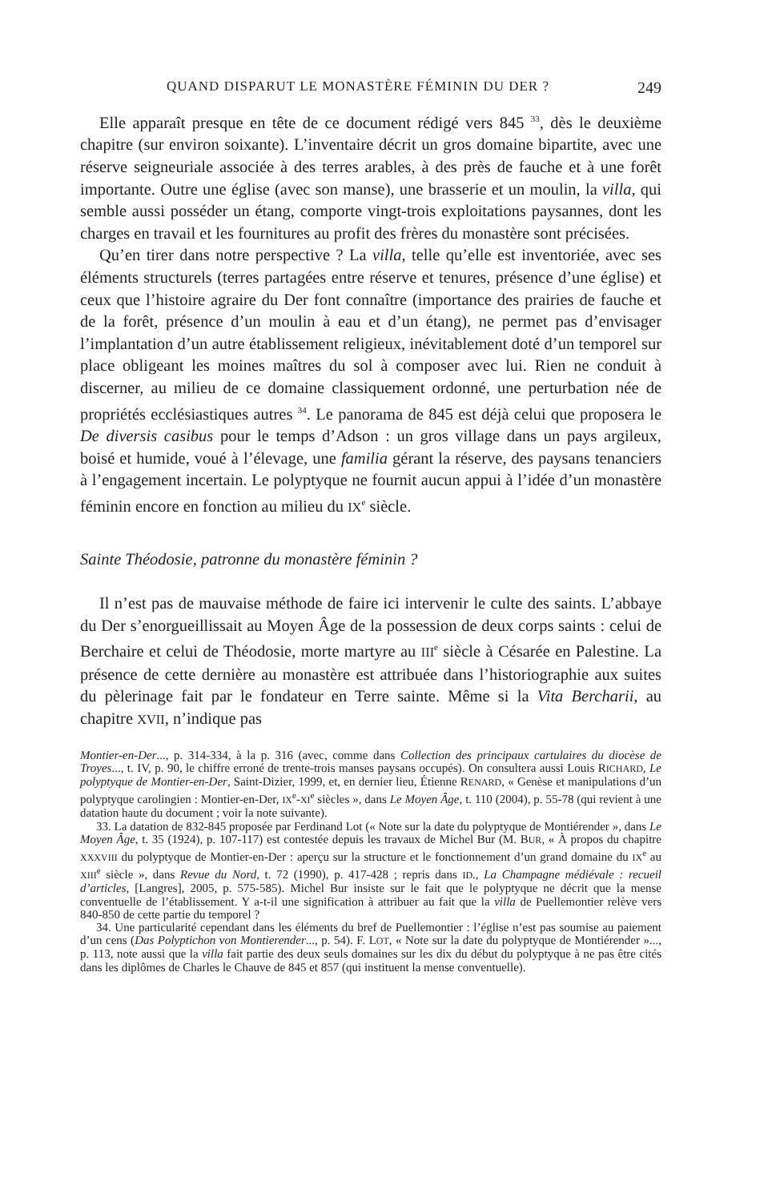QUAND DISPARUT LE MONASTÈRE FÉMININ DU DER ? 249
Elle apparaît presque en tête de ce document rédigé vers 845 <sup>33</sup>, dès le deuxième chapitre (sur environ soixante). L’inventaire décrit un gros domaine bipartite, avec une réserve seigneuriale associée à des terres arables, à des près de fauche et à une forêt importante. Outre une église (avec son manse), une brasserie et un moulin, la villa, qui semble aussi posséder un étang, comporte vingt-trois exploitations paysannes, dont les charges en travail et les fournitures au profit des frères du monastère sont précisées.
Qu’en tirer dans notre perspective ? La villa, telle qu’elle est inventoriée, avec ses éléments structurels (terres partagées entre réserve et tenures, présence d’une église) et ceux que l’histoire agraire du Der font connaître (importance des prairies de fauche et de la forêt, présence d’un moulin à eau et d’un étang), ne permet pas d’envisager l’implantation d’un autre établissement religieux, inévitablement doté d’un temporel sur place obligeant les moines maîtres du sol à composer avec lui. Rien ne conduit à discerner, au milieu de ce domaine classiquement ordonné, une perturbation née de propriétés ecclésiastiques autres <sup>34</sup>. Le panorama de 845 est déjà celui que proposera le De diversis casibus pour le temps d’Adson : un gros village dans un pays argileux, boisé et humide, voué à l’élevage, une familia gérant la réserve, des paysans tenanciers à l’engagement incertain. Le polyptyque ne fournit aucun appui à l’idée d’un monastère féminin encore en fonction au milieu du IX<sup>e</sup> siècle.
Sainte Théodosie, patronne du monastère féminin ?
Il n’est pas de mauvaise méthode de faire ici intervenir le culte des saints. L’abbaye du Der s’enorgueillissait au Moyen Âge de la possession de deux corps saints : celui de Berchaire et celui de Théodosie, morte martyre au III<sup>e</sup> siècle à Césarée en Palestine. La présence de cette dernière au monastère est attribuée dans l’historiographie aux suites du pèlerinage fait par le fondateur en Terre sainte. Même si la Vita Bercharii, au chapitre XVII, n’indique pas
Montier-en-Der..., p. 314-334, à la p. 316 (avec, comme dans Collection des principaux cartulaires du diocèse de Troyes..., t. IV, p. 90, le chiffre erroné de trente-trois manses paysans occupés). On consultera aussi Louis RICHARD, Le polyptyque de Montier-en-Der, Saint-Dizier, 1999, et, en dernier lieu, Étienne RENARD, « Genèse et manipulations d’un polyptyque carolingien : Montier-en-Der, IX<sup>e</sup>-XI<sup>e</sup> siècles », dans Le Moyen Âge, t. 110 (2004), p. 55-78 (qui revient à une datation haute du document ; voir la note suivante).
33. La datation de 832-845 proposée par Ferdinand Lot (« Note sur la date du polyptyque de Montiérender », dans Le Moyen Âge, t. 35 (1924), p. 107-117) est contestée depuis les travaux de Michel Bur (M. BUR, « À propos du chapitre XXXVIII du polyptyque de Montier-en-Der : aperçu sur la structure et le fonctionnement d’un grand domaine du IX<sup>e</sup> au XIII<sup>e</sup> siècle », dans Revue du Nord, t. 72 (1990), p. 417-428 ; repris dans ID., La Champagne médiévale : recueil d’articles, [Langres], 2005, p. 575-585). Michel Bur insiste sur le fait que le polyptyque ne décrit que la mense conventuelle de l’établissement. Y a-t-il une signification à attribuer au fait que la villa de Puellemontier relève vers 840-850 de cette partie du temporel ?
34. Une particularité cependant dans les éléments du bref de Puellemontier : l’église n’est pas soumise au paiement d’un cens (Das Polyptichon von Montierender..., p. 54). F. LOT, « Note sur la date du polyptyque de Montiérender »..., p. 113, note aussi que la villa fait partie des deux seuls domaines sur les dix du début du polyptyque à ne pas être cités dans les diplômes de Charles le Chauve de 845 et 857 (qui instituent la mense conventuelle).